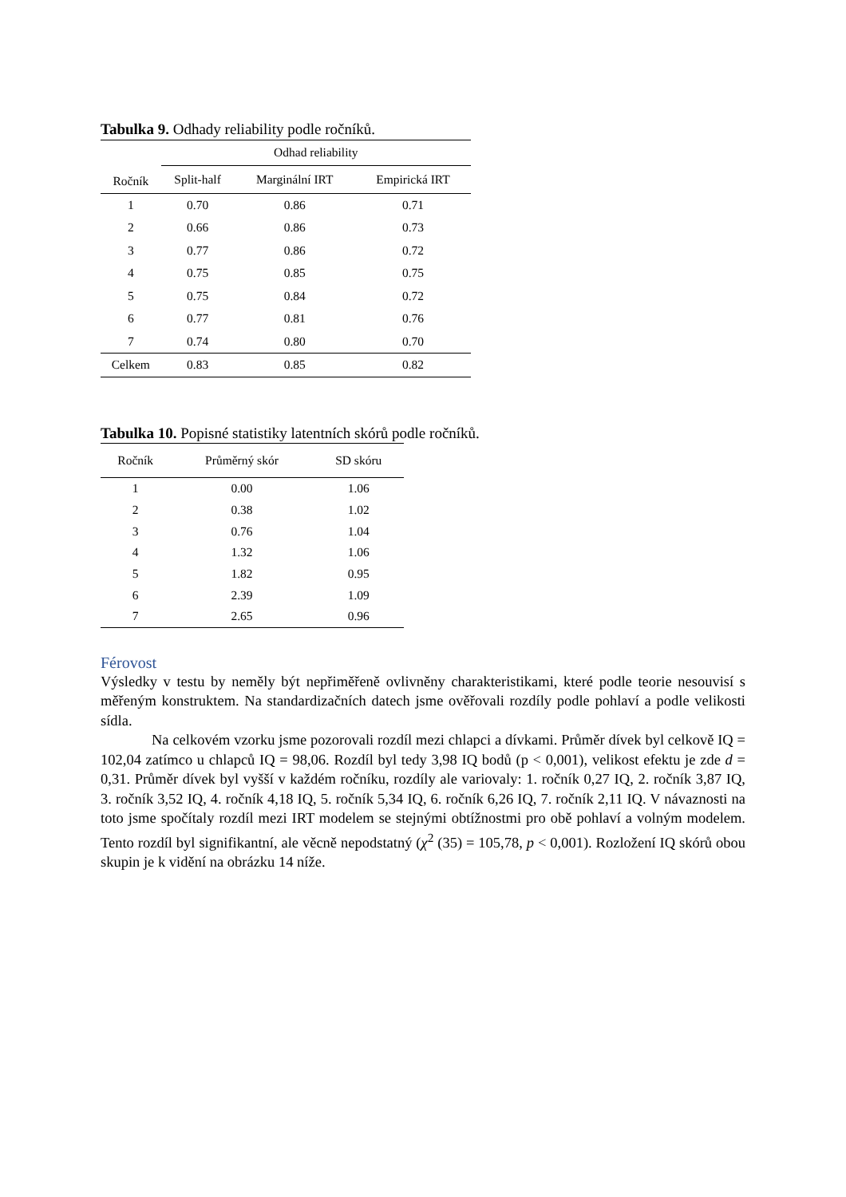Tabulka 9. Odhady reliability podle ročníků.
| Ročník | Odhad reliability | | |
| --- | --- | --- | --- |
| | Split-half | Marginální IRT | Empirická IRT |
| 1 | 0.70 | 0.86 | 0.71 |
| 2 | 0.66 | 0.86 | 0.73 |
| 3 | 0.77 | 0.86 | 0.72 |
| 4 | 0.75 | 0.85 | 0.75 |
| 5 | 0.75 | 0.84 | 0.72 |
| 6 | 0.77 | 0.81 | 0.76 |
| 7 | 0.74 | 0.80 | 0.70 |
| Celkem | 0.83 | 0.85 | 0.82 |
Tabulka 10. Popisné statistiky latentních skórů podle ročníků.
| Ročník | Průměrný skór | SD skóru |
| --- | --- | --- |
| 1 | 0.00 | 1.06 |
| 2 | 0.38 | 1.02 |
| 3 | 0.76 | 1.04 |
| 4 | 1.32 | 1.06 |
| 5 | 1.82 | 0.95 |
| 6 | 2.39 | 1.09 |
| 7 | 2.65 | 0.96 |
Férovost
Výsledky v testu by neměly být nepřiměřeně ovlivněny charakteristikami, které podle teorie nesouvisí s měřeným konstruktem. Na standardizačních datech jsme ověřovali rozdíly podle pohlaví a podle velikosti sídla.
Na celkovém vzorku jsme pozorovali rozdíl mezi chlapci a dívkami. Průměr dívek byl celkově IQ = 102,04 zatímco u chlapců IQ = 98,06. Rozdíl byl tedy 3,98 IQ bodů (p < 0,001), velikost efektu je zde d = 0,31. Průměr dívek byl vyšší v každém ročníku, rozdíly ale variovaly: 1. ročník 0,27 IQ, 2. ročník 3,87 IQ, 3. ročník 3,52 IQ, 4. ročník 4,18 IQ, 5. ročník 5,34 IQ, 6. ročník 6,26 IQ, 7. ročník 2,11 IQ. V návaznosti na toto jsme spočítaly rozdíl mezi IRT modelem se stejnými obtížnostmi pro obě pohlaví a volným modelem. Tento rozdíl byl signifikantní, ale věcně nepodstatný (χ<sup>2</sup> (35) = 105,78, p < 0,001). Rozložení IQ skórů obou skupin je k vidění na obrázku 14 níže.